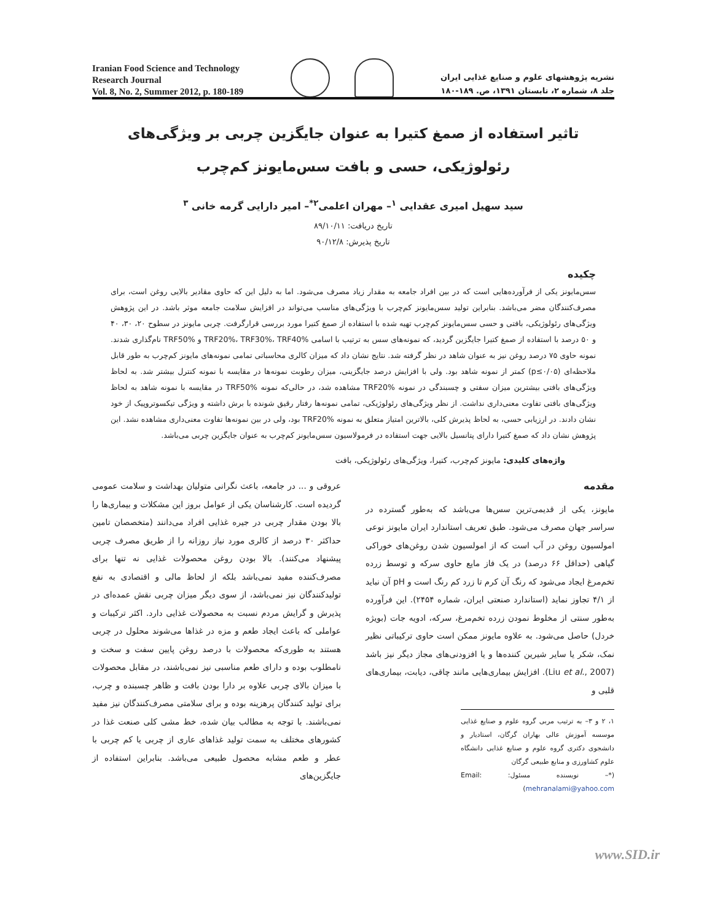Iranian Food Science and Technology
Research Journal
Vol. 8, No. 2, Summer 2012, p. 180-189
نشریه پژوهشهای علوم و صنایع غذایی ایران
جلد ۸، شماره ۲، تابستان ۱۳۹۱، ص. ۱۸۹-۱۸۰
تاثیر استفاده از صمغ کتیرا به عنوان جایگزین چربی بر ویژگی‌های رئولوژیکی، حسی و بافت سس‌مایونز کم‌چرب
سید سهیل امیری عقدایی <sup>۱</sup>– مهران اعلمی<sup>۲*</sup>– امیر دارایی گرمه خانی <sup>۳</sup>
تاریخ دریافت: ۸۹/۱۰/۱۱
تاریخ پذیرش: ۹۰/۱۲/۸
چکیده
سس‌مایونز یکی از فرآورده‌هایی است که در بین افراد جامعه به مقدار زیاد مصرف می‌شود. اما به دلیل این که حاوی مقادیر بالایی روغن است، برای مصرف‌کنندگان مضر می‌باشد. بنابراین تولید سس‌مایونز کم‌چرب با ویژگی‌های مناسب می‌تواند در افزایش سلامت جامعه موثر باشد. در این پژوهش ویژگی‌های رئولوژیکی، بافتی و حسی سس‌مایونز کم‌چرب تهیه شده با استفاده از صمغ کتیرا مورد بررسی قرارگرفت. چربی مایونز در سطوح ۲۰، ۳۰، ۴۰ و ۵۰ درصد با استفاده از صمغ کتیرا جایگزین گردید، که نمونه‌های سس به ترتیب با اسامی TRF20%، TRF30%، TRF40% و TRF50% نام‌گذاری شدند. نمونه حاوی ۷۵ درصد روغن نیز به عنوان شاهد در نظر گرفته شد. نتایج نشان داد که میزان کالری محاسباتی تمامی نمونه‌های مایونز کم‌چرب به طور قابل ملاحظه‌ای (p≤۰/۰۵) کمتر از نمونه شاهد بود. ولی با افزایش درصد جایگزینی، میزان رطوبت نمونه‌ها در مقایسه با نمونه کنترل بیشتر شد. به لحاظ ویژگی‌های بافتی بیشترین میزان سفتی و چسبندگی در نمونه TRF20% مشاهده شد، در حالی‌که نمونه TRF50% در مقایسه با نمونه شاهد به لحاظ ویژگی‌های بافتی تفاوت معنی‌داری نداشت. از نظر ویژگی‌های رئولوژیکی، تمامی نمونه‌ها رفتار رقیق شونده با برش داشته و ویژگی تیکسوتروپیک از خود نشان دادند. در ارزیابی حسی، به لحاظ پذیرش کلی، بالاترین امتیاز متعلق به نمونه TRF20% بود، ولی در بین نمونه‌ها تفاوت معنی‌داری مشاهده نشد. این پژوهش نشان داد که صمغ کتیرا دارای پتانسیل بالایی جهت استفاده در فرمولاسیون سس‌مایونز کم‌چرب به عنوان جایگزین چربی می‌باشد.
واژه‌های کلیدی: مایونز کم‌چرب، کتیرا، ویژگی‌های رئولوژیکی، بافت
مقدمه
مایونز، یکی از قدیمی‌ترین سس‌ها می‌باشد که به‌طور گسترده در سراسر جهان مصرف می‌شود. طبق تعریف استاندارد ایران مایونز نوعی امولسیون روغن در آب است که از امولسیون شدن روغن‌های خوراکی گیاهی (حداقل ۶۶ درصد) در یک فاز مایع حاوی سرکه و توسط زرده تخم‌مرغ ایجاد می‌شود که رنگ آن کرم تا زرد کم رنگ است و pH آن نباید از ۴/۱ تجاوز نماید (استاندارد صنعتی ایران، شماره ۲۴۵۴). این فرآورده به‌طور سنتی از مخلوط نمودن زرده تخم‌مرغ، سرکه، ادویه جات (بویژه خردل) حاصل می‌شود. به علاوه مایونز ممکن است حاوی ترکیباتی نظیر نمک، شکر یا سایر شیرین کننده‌ها و یا افزودنی‌های مجاز دیگر نیز باشد (Liu et al., 2007). افزایش بیماری‌هایی مانند چاقی، دیابت، بیماری‌های قلبی و
۱، ۲ و ۳– به ترتیب مربی گروه علوم و صنایع غذایی موسسه آموزش عالی بهاران گرگان، استادیار و دانشجوی دکتری گروه علوم و صنایع غذایی دانشگاه علوم کشاورزی و منابع طبیعی گرگان
(*– نویسنده مسئول: Email: mehranalami@yahoo.com)
عروقی و ... در جامعه، باعث نگرانی متولیان بهداشت و سلامت عمومی گردیده است. کارشناسان یکی از عوامل بروز این مشکلات و بیماری‌ها را بالا بودن مقدار چربی در جیره غذایی افراد می‌دانند (متخصصان تامین حداکثر ۳۰ درصد از کالری مورد نیاز روزانه را از طریق مصرف چربی پیشنهاد می‌کنند). بالا بودن روغن محصولات غذایی نه تنها برای مصرف‌کننده مفید نمی‌باشد بلکه از لحاظ مالی و اقتصادی به نفع تولیدکنندگان نیز نمی‌باشد، از سوی دیگر میزان چربی نقش عمده‌ای در پذیرش و گرایش مردم نسبت به محصولات غذایی دارد. اکثر ترکیبات و عواملی که باعث ایجاد طعم و مزه در غذاها می‌شوند محلول در چربی هستند به طوری‌که محصولات با درصد روغن پایین سفت و سخت و نامطلوب بوده و دارای طعم مناسبی نیز نمی‌باشند، در مقابل محصولات با میزان بالای چربی علاوه بر دارا بودن بافت و ظاهر چسبنده و چرب، برای تولید کنندگان پرهزینه بوده و برای سلامتی مصرف‌کنندگان نیز مفید نمی‌باشند. با توجه به مطالب بیان شده، خط مشی کلی صنعت غذا در کشورهای مختلف به سمت تولید غذاهای عاری از چربی یا کم چربی با عطر و طعم مشابه محصول طبیعی می‌باشد. بنابراین استفاده از جایگزین‌های
www.SID.ir